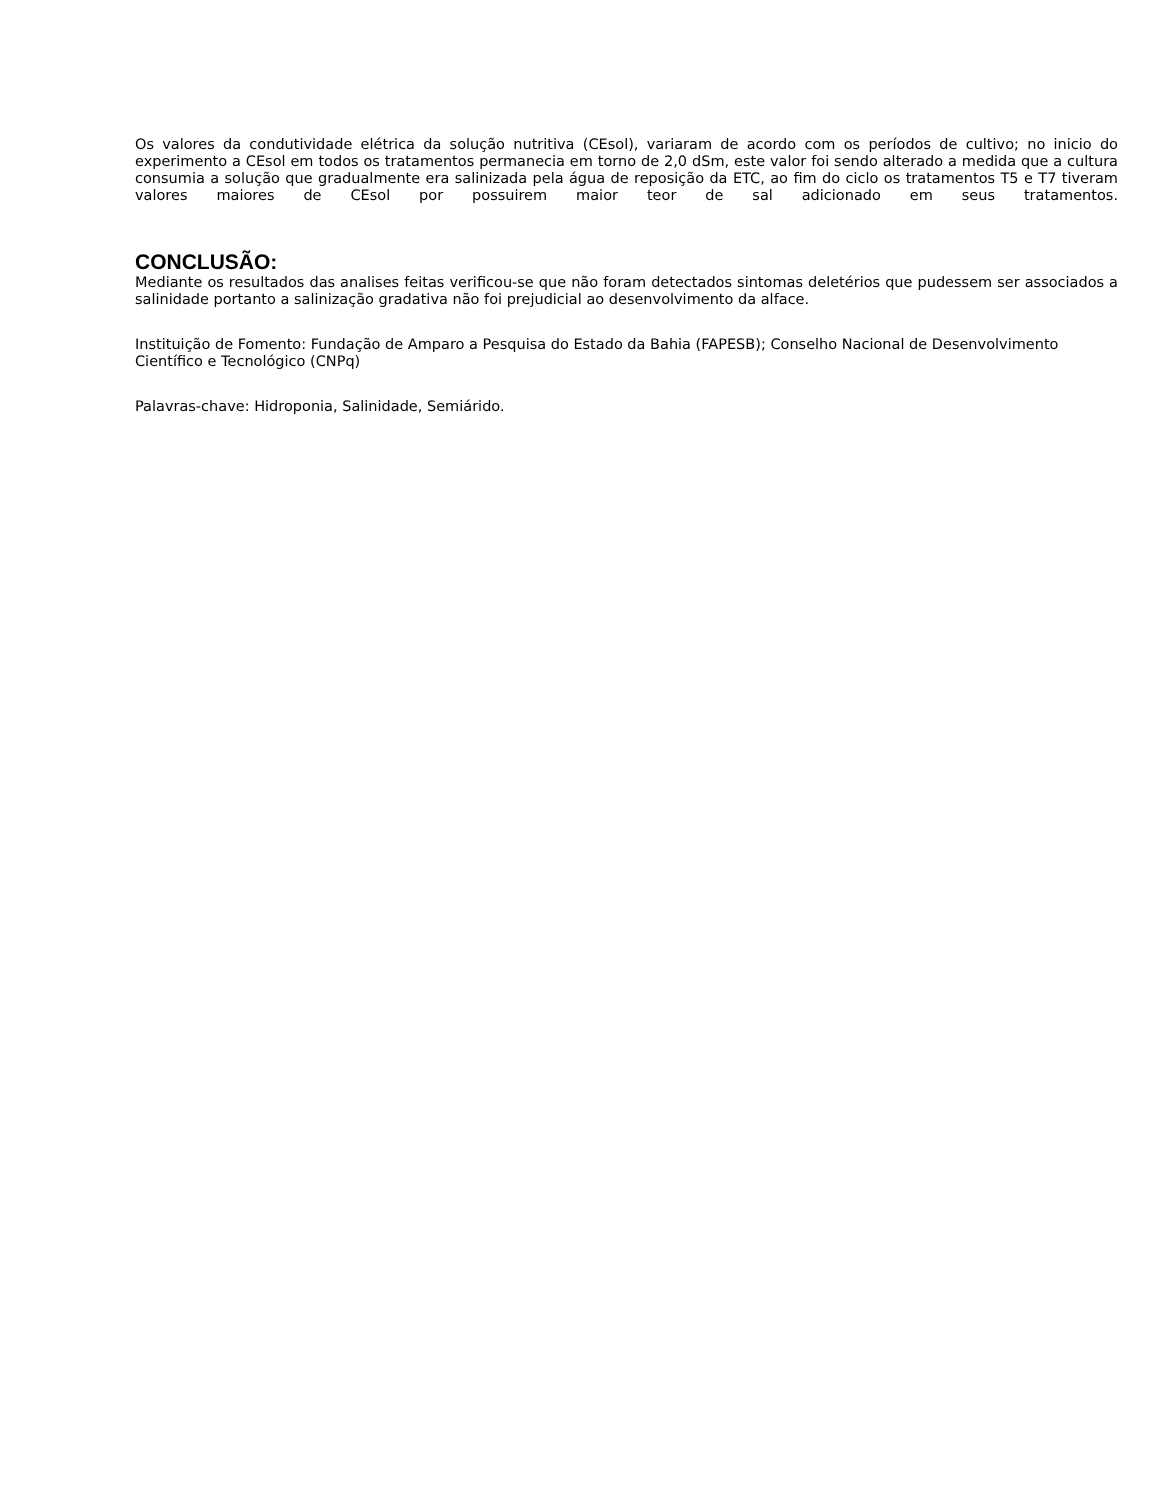Os valores da condutividade elétrica da solução nutritiva (CEsol), variaram de acordo com os períodos de cultivo; no inicio do experimento a CEsol em todos os tratamentos permanecia em torno de 2,0 dSm, este valor foi sendo alterado a medida que a cultura consumia a solução que gradualmente era salinizada pela água de reposição da ETC, ao fim do ciclo os tratamentos T5 e T7 tiveram valores maiores de CEsol por possuirem maior teor de sal adicionado em seus tratamentos.
CONCLUSÃO:
Mediante os resultados das analises feitas verificou-se que não foram detectados sintomas deletérios que pudessem ser associados a salinidade portanto a salinização gradativa não foi prejudicial ao desenvolvimento da alface.
Instituição de Fomento: Fundação de Amparo a Pesquisa do Estado da Bahia (FAPESB); Conselho Nacional de Desenvolvimento Científico e Tecnológico (CNPq)
Palavras-chave: Hidroponia, Salinidade, Semiárido.